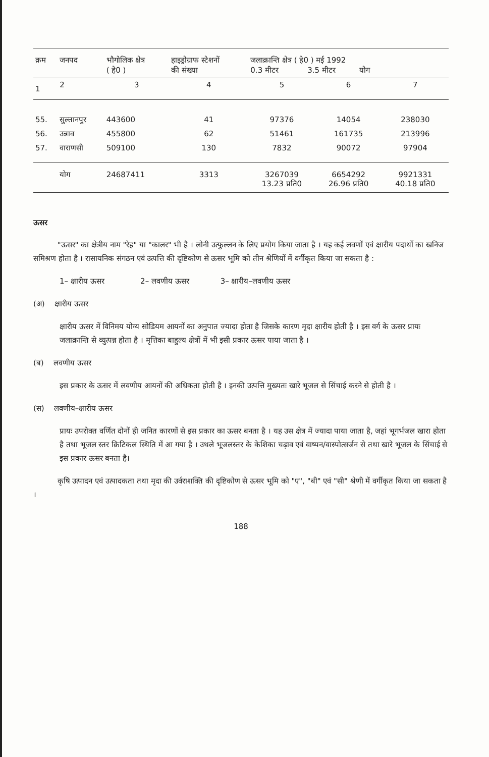| क्रम | जनपद | भौगोलिक क्षेत्र ( हे0 ) | हाइड्रोग्राफ स्टेशनों की संख्या | जलाक्रान्ति क्षेत्र ( हे0 ) मई 1992 0.3 मीटर 3.5 मीटर योग | | |
| --- | --- | --- | --- | --- | --- | --- |
| 1 | 2 | 3 | 4 | 5 | 6 | 7 |
| 55. | सुल्तानपुर | 443600 | 41 | 97376 | 14054 | 238030 |
| 56. | उन्नाव | 455800 | 62 | 51461 | 161735 | 213996 |
| 57. | वाराणसी | 509100 | 130 | 7832 | 90072 | 97904 |
| | योग | 24687411 | 3313 | 3267039 13.23 प्रति0 | 6654292 26.96 प्रति0 | 9921331 40.18 प्रति0 |
ऊसर
"ऊसर" का क्षेत्रीय नाम "रेह" या "कालर" भी है । लोनी उत्फुल्लन के लिए प्रयोग किया जाता है । यह कई लवणों एवं क्षारीय पदार्थो का खनिज समिश्रण होता है । रासायनिक संगठन एवं उत्पत्ति की दृष्टिकोण से ऊसर भूमि को तीन श्रेणियों में वर्गीकृत किया जा सकता है :
1– क्षारीय ऊसर 2– लवणीय ऊसर 3– क्षारीय–लवणीय ऊसर
(अ) क्षारीय ऊसर
क्षारीय ऊसर में विनिमय योग्य सोडियम आयनों का अनुपात ज्यादा होता है जिसके कारण मृदा क्षारीय होती है । इस वर्ग के ऊसर प्रायः जलाक्रान्ति से व्युत्पन्न होता है । मृत्तिका बाहुल्य क्षेत्रों में भी इसी प्रकार ऊसर पाया जाता है ।
(ब) लवणीय ऊसर
इस प्रकार के ऊसर में लवणीय आयनों की अधिकता होती है । इनकी उत्पत्ति मुख्यतः खारे भूजल से सिंचाई करने से होती है ।
(स) लवणीय–क्षारीय ऊसर
प्रायः उपरोक्त वर्णित दोनों ही जनित कारणों से इस प्रकार का ऊसर बनता है । यह उस क्षेत्र में ज्यादा पाया जाता है, जहां भूगर्भजल खारा होता है तथा भूजल स्तर क्रिटिकल स्थिति में आ गया है । उथले भूजलस्तर के केशिका चढ़ाव एवं वाष्पन/वास्पोत्सर्जन से तथा खारे भूजल के सिंचाई से इस प्रकार ऊसर बनता है।
कृषि उत्पादन एवं उत्पादकता तथा मृदा की उर्वराशक्ति की दृष्टिकोण से ऊसर भूमि को "ए", "बी" एवं "सी" श्रेणी में वर्गीकृत किया जा सकता है ।
188